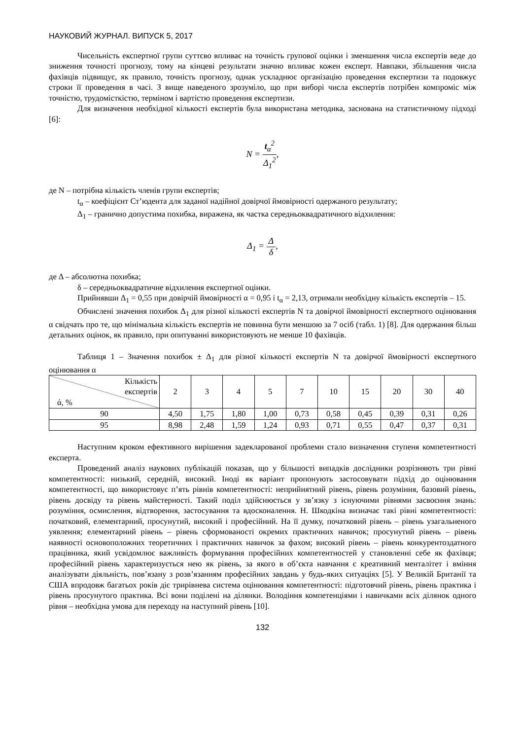НАУКОВИЙ ЖУРНАЛ. ВИПУСК 5, 2017
Чисельність експертної групи суттєво впливає на точність групової оцінки і зменшення числа експертів веде до зниження точності прогнозу, тому на кінцеві результати значно впливає кожен експерт. Навпаки, збільшення числа фахівців підвищує, як правило, точність прогнозу, однак ускладнює організацію проведення експертизи та подовжує строки її проведення в часі. З вище наведеного зрозуміло, що при виборі числа експертів потрібен компроміс між точністю, трудомісткістю, терміном і вартістю проведення експертизи.
Для визначення необхідної кількості експертів була використана методика, заснована на статистичному підході [6]:
N = t<sub>α</sub><sup>2</sup> Δ<sub>1</sub><sup>2</sup>,
де N – потрібна кількість членів групи експертів;
t<sub>α</sub> – коефіцієнт Ст’юдента для заданої надійної довірчої ймовірності одержаного результату;
Δ<sub>1</sub> – гранично допустима похибка, виражена, як частка середньоквадратичного відхилення:
Δ<sub>1</sub> = Δ δ,
де Δ – абсолютна похибка;
δ – середньоквадратичне відхилення експертної оцінки.
Прийнявши Δ<sub>1</sub> = 0,55 при довірчій ймовірності α = 0,95 і t<sub>α</sub> = 2,13, отримали необхідну кількість експертів – 15.
Обчислені значення похибок Δ<sub>1</sub> для різної кількості експертів N та довірчої ймовірності експертного оцінювання α свідчать про те, що мінімальна кількість експертів не повинна бути меншою за 7 осіб (табл. 1) [8]. Для одержання більш детальних оцінок, як правило, при опитуванні використовують не менше 10 фахівців.
Таблиця 1 – Значення похибок ± Δ<sub>1</sub> для різної кількості експертів N та довірчої ймовірності експертного оцінювання α
| Кількість експертів ά, % | 2 | 3 | 4 | 5 | 7 | 10 | 15 | 20 | 30 | 40 |
| --- | --- | --- | --- | --- | --- | --- | --- | --- | --- | --- |
| 90 | 4,50 | 1,75 | 1,80 | 1,00 | 0,73 | 0,58 | 0,45 | 0,39 | 0,31 | 0,26 |
| 95 | 8,98 | 2,48 | 1,59 | 1,24 | 0,93 | 0,71 | 0,55 | 0,47 | 0,37 | 0,31 |
Наступним кроком ефективного вирішення задекларованої проблеми стало визначення ступеня компетентності експерта.
Проведений аналіз наукових публікацій показав, що у більшості випадків дослідники розрізняють три рівні компетентності: низький, середній, високий. Іноді як варіант пропонують застосовувати підхід до оцінювання компетентності, що використовує п’ять рівнів компетентності: неприйнятний рівень, рівень розуміння, базовий рівень, рівень досвіду та рівень майстерності. Такий поділ здійснюється у зв’язку з існуючими рівнями засвоєння знань: розуміння, осмислення, відтворення, застосування та вдосконалення. Н. Шкодкіна визначає такі рівні компетентності: початковий, елементарний, просунутий, високий і професійний. На її думку, початковий рівень – рівень узагальненого уявлення; елементарний рівень – рівень сформованості окремих практичних навичок; просунутий рівень – рівень наявності основоположних теоретичних і практичних навичок за фахом; високий рівень – рівень конкурентоздатного працівника, який усвідомлює важливість формування професійних компетентностей у становленні себе як фахівця; професійний рівень характеризується нею як рівень, за якого в об’єкта навчання є креативний менталітет і вміння аналізувати діяльність, пов’язану з розв’язанням професійних завдань у будь-яких ситуаціях [5]. У Великій Британії та США впродовж багатьох років діє трирівнева система оцінювання компетентності: підготовчий рівень, рівень практика і рівень просунутого практика. Всі вони поділені на ділянки. Володіння компетенціями і навичками всіх ділянок одного рівня – необхідна умова для переходу на наступний рівень [10].
132